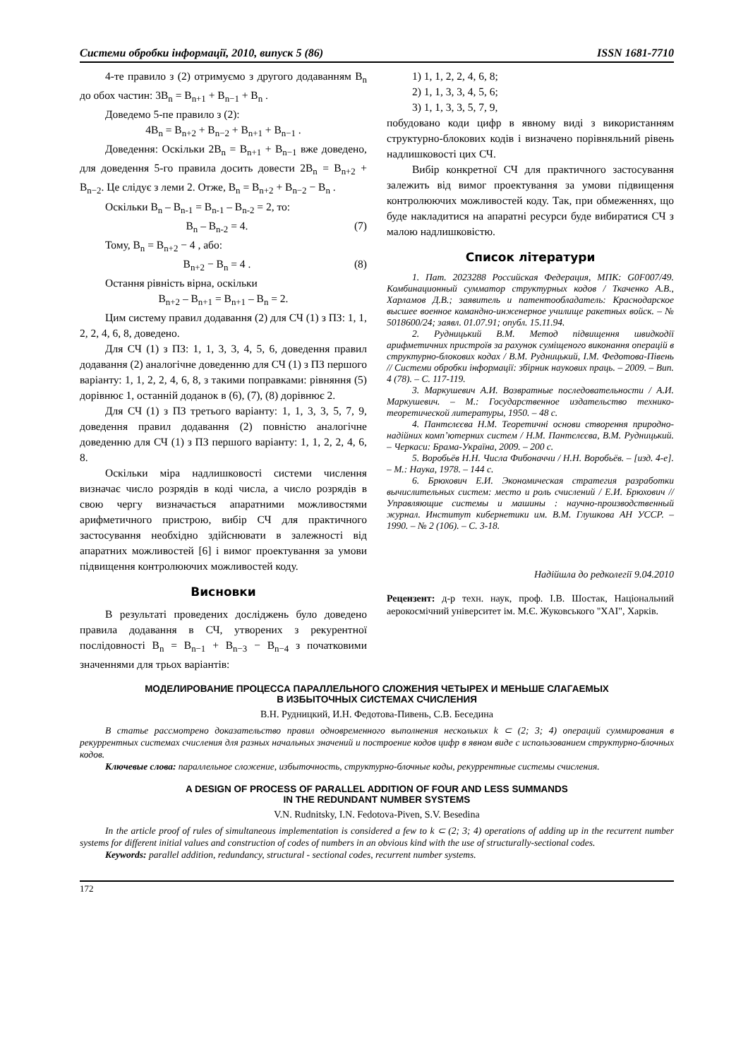Системи обробки інформації, 2010, випуск 5 (86) ISSN 1681-7710
4-те правило з (2) отримуємо з другого додаванням B<sub>n</sub> до обох частин: 3B<sub>n</sub> = B<sub>n+1</sub> + B<sub>n−1</sub> + B<sub>n</sub> .
Доведемо 5-пе правило з (2):
4B<sub>n</sub> = B<sub>n+2</sub> + B<sub>n−2</sub> + B<sub>n+1</sub> + B<sub>n−1</sub> .
Доведення: Оскільки 2B<sub>n</sub> = B<sub>n+1</sub> + B<sub>n−1</sub> вже доведено, для доведення 5-го правила досить довести 2B<sub>n</sub> = B<sub>n+2</sub> + B<sub>n−2</sub>. Це слідує з леми 2. Отже, B<sub>n</sub> = B<sub>n+2</sub> + B<sub>n−2</sub> − B<sub>n</sub> .
Оскільки B<sub>n</sub> – B<sub>n-1</sub> = B<sub>n-1</sub> – B<sub>n-2</sub> = 2, то:
B<sub>n</sub> – B<sub>n-2</sub> = 4. (7)
Тому, B<sub>n</sub> = B<sub>n+2</sub> − 4 , або:
B<sub>n+2</sub> − B<sub>n</sub> = 4 . (8)
Остання рівність вірна, оскільки
B<sub>n+2</sub> – B<sub>n+1</sub> = B<sub>n+1</sub> – B<sub>n</sub> = 2.
Цим систему правил додавання (2) для СЧ (1) з ПЗ: 1, 1, 2, 2, 4, 6, 8, доведено.
Для СЧ (1) з ПЗ: 1, 1, 3, 3, 4, 5, 6, доведення правил додавання (2) аналогічне доведенню для СЧ (1) з ПЗ першого варіанту: 1, 1, 2, 2, 4, 6, 8, з такими поправками: рівняння (5) дорівнює 1, останній доданок в (6), (7), (8) дорівнює 2.
Для СЧ (1) з ПЗ третього варіанту: 1, 1, 3, 3, 5, 7, 9, доведення правил додавання (2) повністю аналогічне доведенню для СЧ (1) з ПЗ першого варіанту: 1, 1, 2, 2, 4, 6, 8.
Оскільки міра надлишковості системи числення визначає число розрядів в коді числа, а число розрядів в свою чергу визначається апаратними можливостями арифметичного пристрою, вибір СЧ для практичного застосування необхідно здійснювати в залежності від апаратних можливостей [6] і вимог проектування за умови підвищення контролюючих можливостей коду.
Висновки
В результаті проведених досліджень було доведено правила додавання в СЧ, утворених з рекурентної послідовності B<sub>n</sub> = B<sub>n−1</sub> + B<sub>n−3</sub> − B<sub>n−4</sub> з початковими значеннями для трьох варіантів:
1) 1, 1, 2, 2, 4, 6, 8;
2) 1, 1, 3, 3, 4, 5, 6;
3) 1, 1, 3, 3, 5, 7, 9,
побудовано коди цифр в явному виді з використанням структурно-блокових кодів і визначено порівняльний рівень надлишковості цих СЧ.
Вибір конкретної СЧ для практичного застосування залежить від вимог проектування за умови підвищення контролюючих можливостей коду. Так, при обмеженнях, що буде накладитися на апаратні ресурси буде вибиратися СЧ з малою надлишковістю.
Список літератури
1. Пат. 2023288 Российская Федерация, МПК: G0F007/49. Комбинационный сумматор структурных кодов / Ткаченко А.В., Харламов Д.В.; заявитель и патентообладатель: Краснодарское высшее военное командно-инженерное училище ракетных войск. – № 5018600/24; заявл. 01.07.91; опубл. 15.11.94.
2. Рудницький В.М. Метод підвищення швидкодії арифметичних пристроїв за рахунок суміщеного виконання операцій в структурно-блокових кодах / В.М. Рудницький, І.М. Федотова-Півень // Системи обробки інформації: збірник наукових праць. – 2009. – Вип. 4 (78). – С. 117-119.
3. Маркушевич А.И. Возвратные последовательности / А.И. Маркушевич. – М.: Государственное издательство технико-теоретической литературы, 1950. – 48 с.
4. Пантєлєєва Н.М. Теоретичні основи створення природно-надійних комп’ютерних систем / Н.М. Пантєлєєва, В.М. Рудницький. – Черкаси: Брама-Україна, 2009. – 200 с.
5. Воробьёв Н.Н. Числа Фибоначчи / Н.Н. Воробьёв. – [изд. 4-е]. – М.: Наука, 1978. – 144 с.
6. Брюхович Е.И. Экономическая стратегия разработки вычислительных систем: место и роль счислений / Е.И. Брюхович // Управляющие системы и машины : научно-производственный журнал. Институт кибернетики им. В.М. Глушкова АН УССР. – 1990. – № 2 (106). – С. 3-18.
Надійшла до редколегії 9.04.2010
Рецензент: д-р техн. наук, проф. І.В. Шостак, Національний аерокосмічний університет ім. М.Є. Жуковського "ХАІ", Харків.
МОДЕЛИРОВАНИЕ ПРОЦЕССА ПАРАЛЛЕЛЬНОГО СЛОЖЕНИЯ ЧЕТЫРЕХ И МЕНЬШЕ СЛАГАЕМЫХ
В ИЗБЫТОЧНЫХ СИСТЕМАХ СЧИСЛЕНИЯ
В.Н. Рудницкий, И.Н. Федотова-Пивень, С.В. Беседина
В статье рассмотрено доказательство правил одновременного выполнения нескольких k ⊂ (2; 3; 4) операций суммирования в рекуррентных системах счисления для разных начальных значений и построение кодов цифр в явном виде с использованием структурно-блочных кодов.
Ключевые слова: параллельное сложение, избыточность, структурно-блочные коды, рекуррентные системы счисления.
A DESIGN OF PROCESS OF PARALLEL ADDITION OF FOUR AND LESS SUMMANDS
IN THE REDUNDANT NUMBER SYSTEMS
V.N. Rudnitsky, I.N. Fedotova-Piven, S.V. Besedina
In the article proof of rules of simultaneous implementation is considered a few to k ⊂ (2; 3; 4) operations of adding up in the recurrent number systems for different initial values and construction of codes of numbers in an obvious kind with the use of structurally-sectional codes.
Keywords: parallel addition, redundancy, structural - sectional codes, recurrent number systems.
172